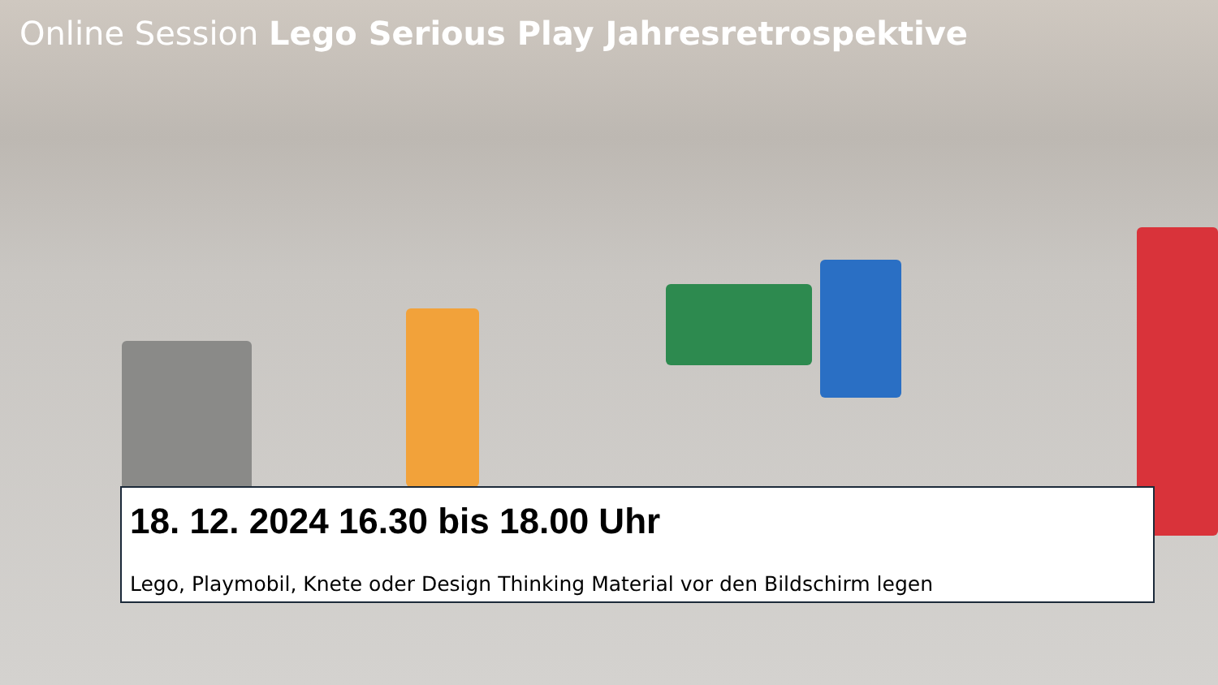Online Session Lego Serious Play Jahresretrospektive
18. 12. 2024 16.30 bis 18.00 Uhr
Lego, Playmobil, Knete oder Design Thinking Material vor den Bildschirm legen